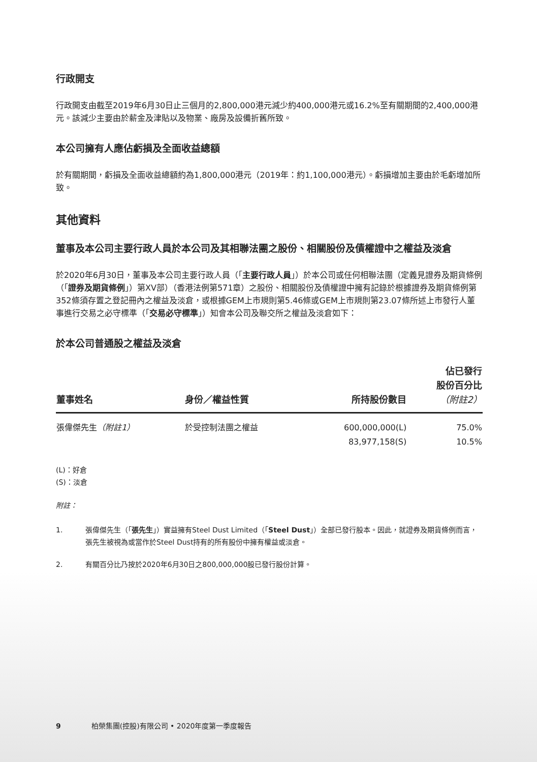行政開支
行政開支由截至2019年6月30日止三個月的2,800,000港元減少約400,000港元或16.2%至有關期間的2,400,000港元。該減少主要由於薪金及津貼以及物業、廠房及設備折舊所致。
本公司擁有人應佔虧損及全面收益總額
於有關期間，虧損及全面收益總額約為1,800,000港元（2019年：約1,100,000港元）。虧損增加主要由於毛虧增加所致。
其他資料
董事及本公司主要行政人員於本公司及其相聯法團之股份、相關股份及債權證中之權益及淡倉
於2020年6月30日，董事及本公司主要行政人員（「主要行政人員」）於本公司或任何相聯法團（定義見證券及期貨條例（「證券及期貨條例」）第XV部）（香港法例第571章）之股份、相關股份及債權證中擁有記錄於根據證券及期貨條例第352條須存置之登記冊內之權益及淡倉，或根據GEM上市規則第5.46條或GEM上市規則第23.07條所述上市發行人董事進行交易之必守標準（「交易必守標準」）知會本公司及聯交所之權益及淡倉如下：
於本公司普通股之權益及淡倉
| 董事姓名 | 身份／權益性質 | 所持股份數目 | 佔已發行 股份百分比 （附註2） |
| --- | --- | --- | --- |
| 張偉傑先生 （附註1） | 於受控制法團之權益 | 600,000,000(L) 83,977,158(S) | 75.0% 10.5% |
(L)：好倉
(S)：淡倉
附註：
1. 張偉傑先生（「張先生」）實益擁有Steel Dust Limited（「Steel Dust」）全部已發行股本。因此，就證券及期貨條例而言，張先生被視為或當作於Steel Dust持有的所有股份中擁有權益或淡倉。
2. 有關百分比乃按於2020年6月30日之800,000,000股已發行股份計算。
9 柏榮集團(控股)有限公司 • 2020年度第一季度報告